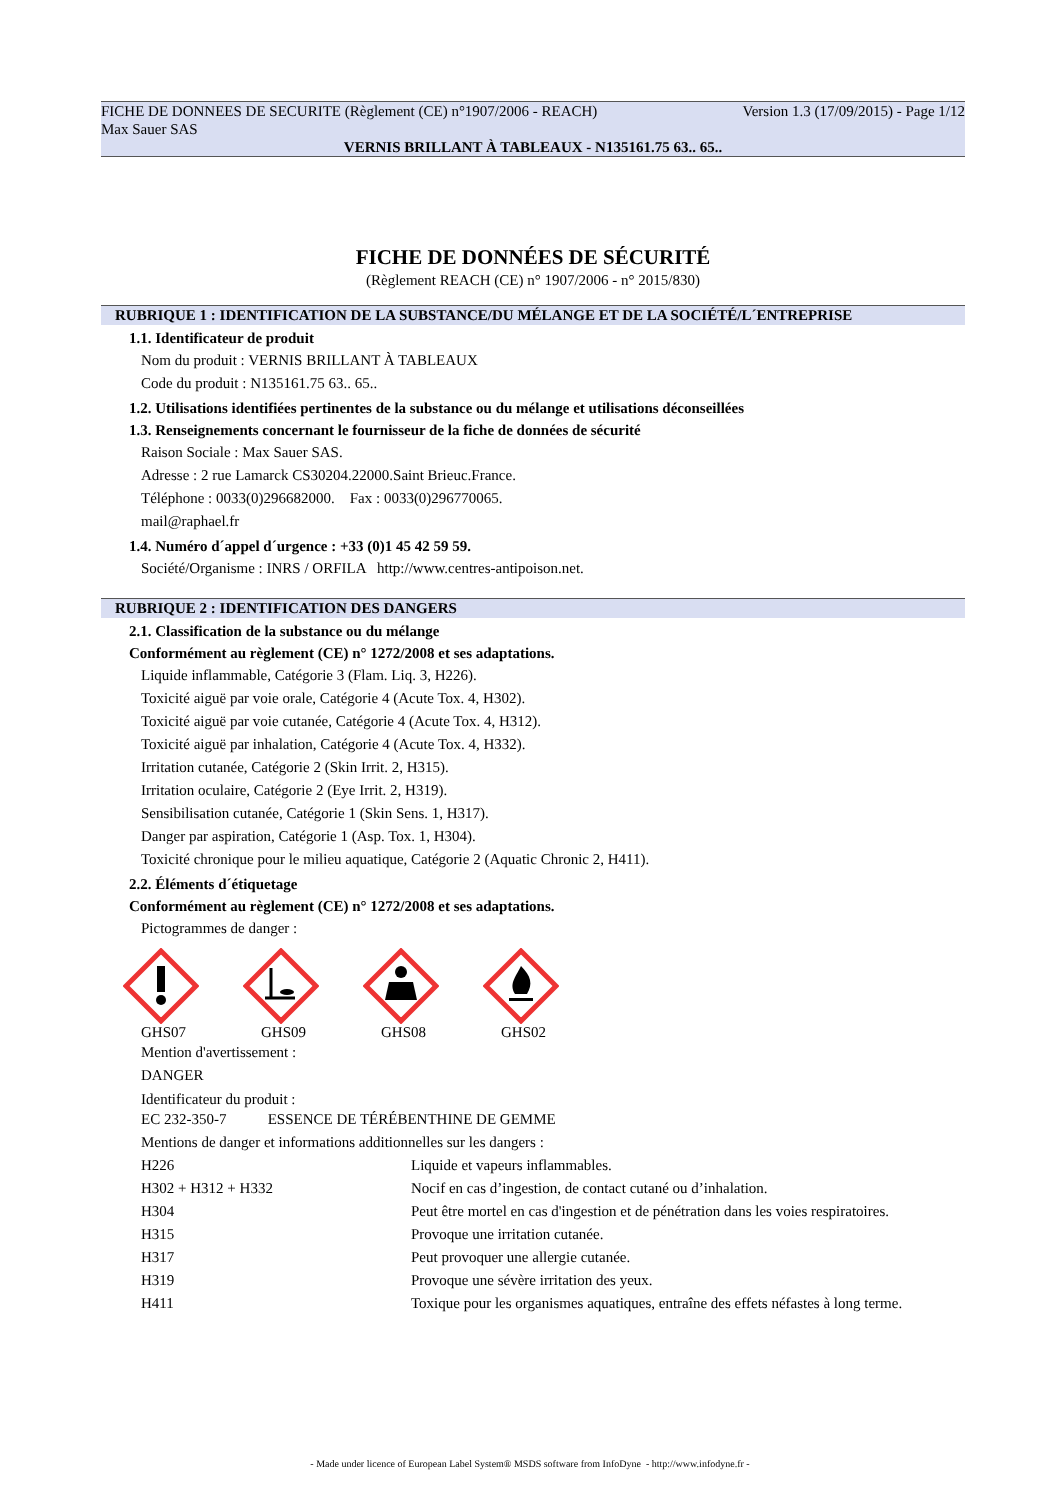FICHE DE DONNEES DE SECURITE (Règlement (CE) n°1907/2006 - REACH) Version 1.3 (17/09/2015) - Page 1/12
Max Sauer SAS
VERNIS BRILLANT À TABLEAUX - N135161.75 63.. 65..
FICHE DE DONNÉES DE SÉCURITÉ
(Règlement REACH (CE) n° 1907/2006 - n° 2015/830)
RUBRIQUE 1 : IDENTIFICATION DE LA SUBSTANCE/DU MÉLANGE ET DE LA SOCIÉTÉ/L´ENTREPRISE
1.1. Identificateur de produit
Nom du produit : VERNIS BRILLANT À TABLEAUX
Code du produit : N135161.75 63.. 65..
1.2. Utilisations identifiées pertinentes de la substance ou du mélange et utilisations déconseillées
1.3. Renseignements concernant le fournisseur de la fiche de données de sécurité
Raison Sociale : Max Sauer SAS.
Adresse : 2 rue Lamarck CS30204.22000.Saint Brieuc.France.
Téléphone : 0033(0)296682000. Fax : 0033(0)296770065.
mail@raphael.fr
1.4. Numéro d´appel d´urgence : +33 (0)1 45 42 59 59.
Société/Organisme : INRS / ORFILA http://www.centres-antipoison.net.
RUBRIQUE 2 : IDENTIFICATION DES DANGERS
2.1. Classification de la substance ou du mélange
Conformément au règlement (CE) n° 1272/2008 et ses adaptations.
Liquide inflammable, Catégorie 3 (Flam. Liq. 3, H226).
Toxicité aiguë par voie orale, Catégorie 4 (Acute Tox. 4, H302).
Toxicité aiguë par voie cutanée, Catégorie 4 (Acute Tox. 4, H312).
Toxicité aiguë par inhalation, Catégorie 4 (Acute Tox. 4, H332).
Irritation cutanée, Catégorie 2 (Skin Irrit. 2, H315).
Irritation oculaire, Catégorie 2 (Eye Irrit. 2, H319).
Sensibilisation cutanée, Catégorie 1 (Skin Sens. 1, H317).
Danger par aspiration, Catégorie 1 (Asp. Tox. 1, H304).
Toxicité chronique pour le milieu aquatique, Catégorie 2 (Aquatic Chronic 2, H411).
2.2. Éléments d´étiquetage
Conformément au règlement (CE) n° 1272/2008 et ses adaptations.
Pictogrammes de danger :
GHS07 GHS09 GHS08 GHS02
Mention d'avertissement :
DANGER
Identificateur du produit :
EC 232-350-7 ESSENCE DE TÉRÉBENTHINE DE GEMME
Mentions de danger et informations additionnelles sur les dangers :
| H226 | Liquide et vapeurs inflammables. |
| H302 + H312 + H332 | Nocif en cas d’ingestion, de contact cutané ou d’inhalation. |
| H304 | Peut être mortel en cas d'ingestion et de pénétration dans les voies respiratoires. |
| H315 | Provoque une irritation cutanée. |
| H317 | Peut provoquer une allergie cutanée. |
| H319 | Provoque une sévère irritation des yeux. |
| H411 | Toxique pour les organismes aquatiques, entraîne des effets néfastes à long terme. |
- Made under licence of European Label System® MSDS software from InfoDyne - http://www.infodyne.fr -